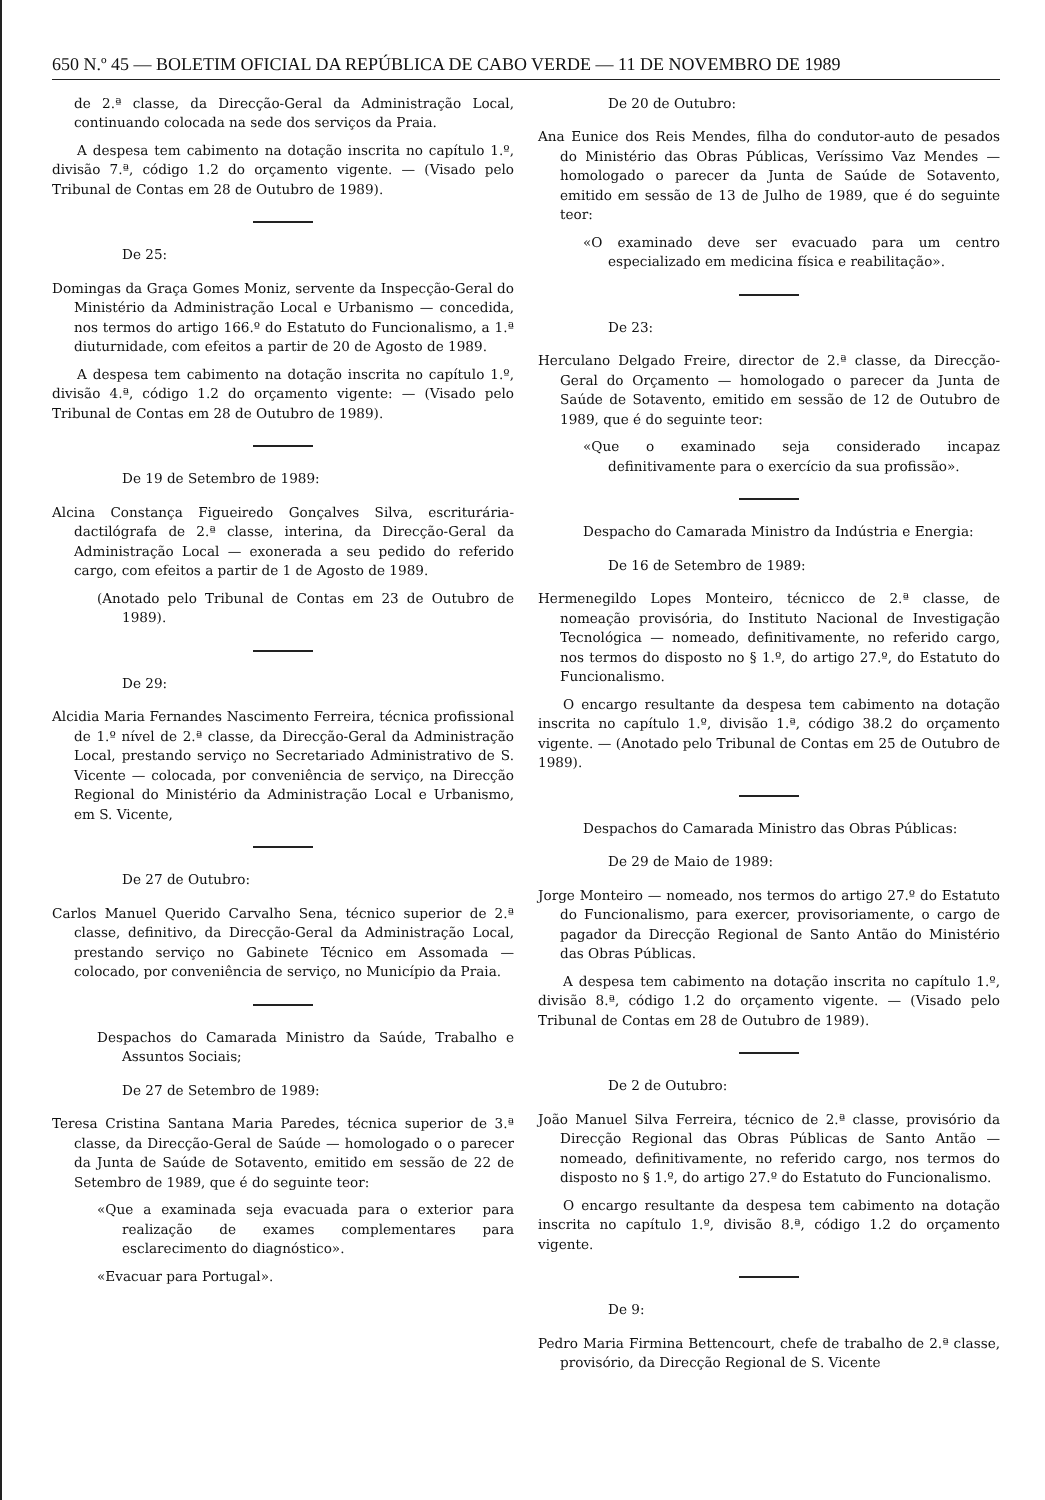650 N.º 45 — BOLETIM OFICIAL DA REPÚBLICA DE CABO VERDE — 11 DE NOVEMBRO DE 1989
de 2.ª classe, da Direcção-Geral da Administração Local, continuando colocada na sede dos serviços da Praia.
A despesa tem cabimento na dotação inscrita no capítulo 1.º, divisão 7.ª, código 1.2 do orçamento vigente. — (Visado pelo Tribunal de Contas em 28 de Outubro de 1989).
De 25:
Domingas da Graça Gomes Moniz, servente da Inspecção-Geral do Ministério da Administração Local e Urbanismo — concedida, nos termos do artigo 166.º do Estatuto do Funcionalismo, a 1.ª diuturnidade, com efeitos a partir de 20 de Agosto de 1989.
A despesa tem cabimento na dotação inscrita no capítulo 1.º, divisão 4.ª, código 1.2 do orçamento vigente: — (Visado pelo Tribunal de Contas em 28 de Outubro de 1989).
De 19 de Setembro de 1989:
Alcina Constança Figueiredo Gonçalves Silva, escriturária-dactilógrafa de 2.ª classe, interina, da Direcção-Geral da Administração Local — exonerada a seu pedido do referido cargo, com efeitos a partir de 1 de Agosto de 1989.
(Anotado pelo Tribunal de Contas em 23 de Outubro de 1989).
De 29:
Alcidia Maria Fernandes Nascimento Ferreira, técnica profissional de 1.º nível de 2.ª classe, da Direcção-Geral da Administração Local, prestando serviço no Secretariado Administrativo de S. Vicente — colocada, por conveniência de serviço, na Direcção Regional do Ministério da Administração Local e Urbanismo, em S. Vicente,
De 27 de Outubro:
Carlos Manuel Querido Carvalho Sena, técnico superior de 2.ª classe, definitivo, da Direcção-Geral da Administração Local, prestando serviço no Gabinete Técnico em Assomada — colocado, por conveniência de serviço, no Município da Praia.
Despachos do Camarada Ministro da Saúde, Trabalho e Assuntos Sociais;
De 27 de Setembro de 1989:
Teresa Cristina Santana Maria Paredes, técnica superior de 3.ª classe, da Direcção-Geral de Saúde — homologado o o parecer da Junta de Saúde de Sotavento, emitido em sessão de 22 de Setembro de 1989, que é do seguinte teor:
«Que a examinada seja evacuada para o exterior para realização de exames complementares para esclarecimento do diagnóstico».
«Evacuar para Portugal».
De 20 de Outubro:
Ana Eunice dos Reis Mendes, filha do condutor-auto de pesados do Ministério das Obras Públicas, Veríssimo Vaz Mendes — homologado o parecer da Junta de Saúde de Sotavento, emitido em sessão de 13 de Julho de 1989, que é do seguinte teor:
«O examinado deve ser evacuado para um centro especializado em medicina física e reabilitação».
De 23:
Herculano Delgado Freire, director de 2.ª classe, da Direcção-Geral do Orçamento — homologado o parecer da Junta de Saúde de Sotavento, emitido em sessão de 12 de Outubro de 1989, que é do seguinte teor:
«Que o examinado seja considerado incapaz definitivamente para o exercício da sua profissão».
Despacho do Camarada Ministro da Indústria e Energia:
De 16 de Setembro de 1989:
Hermenegildo Lopes Monteiro, técnicco de 2.ª classe, de nomeação provisória, do Instituto Nacional de Investigação Tecnológica — nomeado, definitivamente, no referido cargo, nos termos do disposto no § 1.º, do artigo 27.º, do Estatuto do Funcionalismo.
O encargo resultante da despesa tem cabimento na dotação inscrita no capítulo 1.º, divisão 1.ª, código 38.2 do orçamento vigente. — (Anotado pelo Tribunal de Contas em 25 de Outubro de 1989).
Despachos do Camarada Ministro das Obras Públicas:
De 29 de Maio de 1989:
Jorge Monteiro — nomeado, nos termos do artigo 27.º do Estatuto do Funcionalismo, para exercer, provisoriamente, o cargo de pagador da Direcção Regional de Santo Antão do Ministério das Obras Públicas.
A despesa tem cabimento na dotação inscrita no capítulo 1.º, divisão 8.ª, código 1.2 do orçamento vigente. — (Visado pelo Tribunal de Contas em 28 de Outubro de 1989).
De 2 de Outubro:
João Manuel Silva Ferreira, técnico de 2.ª classe, provisório da Direcção Regional das Obras Públicas de Santo Antão — nomeado, definitivamente, no referido cargo, nos termos do disposto no § 1.º, do artigo 27.º do Estatuto do Funcionalismo.
O encargo resultante da despesa tem cabimento na dotação inscrita no capítulo 1.º, divisão 8.ª, código 1.2 do orçamento vigente.
De 9:
Pedro Maria Firmina Bettencourt, chefe de trabalho de 2.ª classe, provisório, da Direcção Regional de S. Vicente